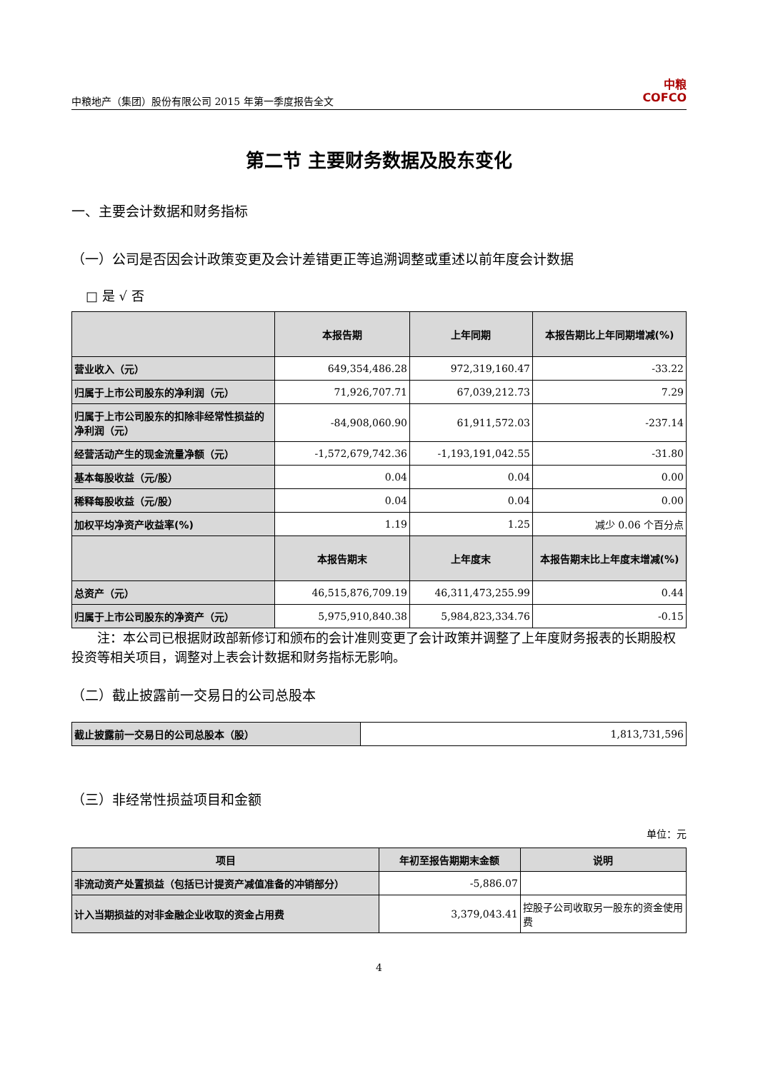中粮地产（集团）股份有限公司 2015 年第一季度报告全文 中粮
COFCO
第二节 主要财务数据及股东变化
一、主要会计数据和财务指标
（一）公司是否因会计政策变更及会计差错更正等追溯调整或重述以前年度会计数据
□ 是 √ 否
| | 本报告期 | 上年同期 | 本报告期比上年同期增减(%) |
| --- | --- | --- | --- |
| 营业收入（元） | 649,354,486.28 | 972,319,160.47 | -33.22 |
| 归属于上市公司股东的净利润（元） | 71,926,707.71 | 67,039,212.73 | 7.29 |
| 归属于上市公司股东的扣除非经常性损益的净利润（元） | -84,908,060.90 | 61,911,572.03 | -237.14 |
| 经营活动产生的现金流量净额（元） | -1,572,679,742.36 | -1,193,191,042.55 | -31.80 |
| 基本每股收益（元/股） | 0.04 | 0.04 | 0.00 |
| 稀释每股收益（元/股） | 0.04 | 0.04 | 0.00 |
| 加权平均净资产收益率(%) | 1.19 | 1.25 | 减少 0.06 个百分点 |
| | 本报告期末 | 上年度末 | 本报告期末比上年度末增减(%) |
| 总资产（元） | 46,515,876,709.19 | 46,311,473,255.99 | 0.44 |
| 归属于上市公司股东的净资产（元） | 5,975,910,840.38 | 5,984,823,334.76 | -0.15 |
注：本公司已根据财政部新修订和颁布的会计准则变更了会计政策并调整了上年度财务报表的长期股权投资等相关项目，调整对上表会计数据和财务指标无影响。
（二）截止披露前一交易日的公司总股本
| 截止披露前一交易日的公司总股本（股） | 1,813,731,596 |
（三）非经常性损益项目和金额
单位：元
| 项目 | 年初至报告期期末金额 | 说明 |
| --- | --- | --- |
| 非流动资产处置损益（包括已计提资产减值准备的冲销部分） | -5,886.07 | |
| 计入当期损益的对非金融企业收取的资金占用费 | 3,379,043.41 | 控股子公司收取另一股东的资金使用费 |
4